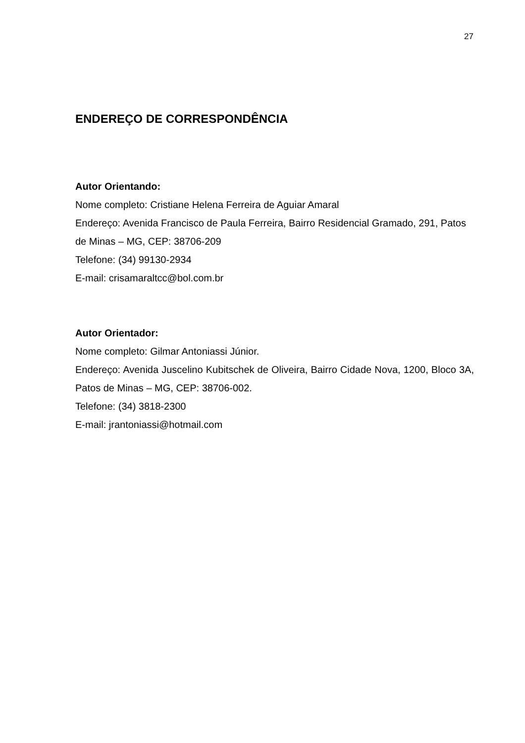27
ENDEREÇO DE CORRESPONDÊNCIA
Autor Orientando:
Nome completo: Cristiane Helena Ferreira de Aguiar Amaral
Endereço: Avenida Francisco de Paula Ferreira, Bairro Residencial Gramado, 291, Patos de Minas – MG, CEP: 38706-209
Telefone: (34) 99130-2934
E-mail: crisamaraltcc@bol.com.br
Autor Orientador:
Nome completo: Gilmar Antoniassi Júnior.
Endereço: Avenida Juscelino Kubitschek de Oliveira, Bairro Cidade Nova, 1200, Bloco 3A, Patos de Minas – MG, CEP: 38706-002.
Telefone: (34) 3818-2300
E-mail: jrantoniassi@hotmail.com